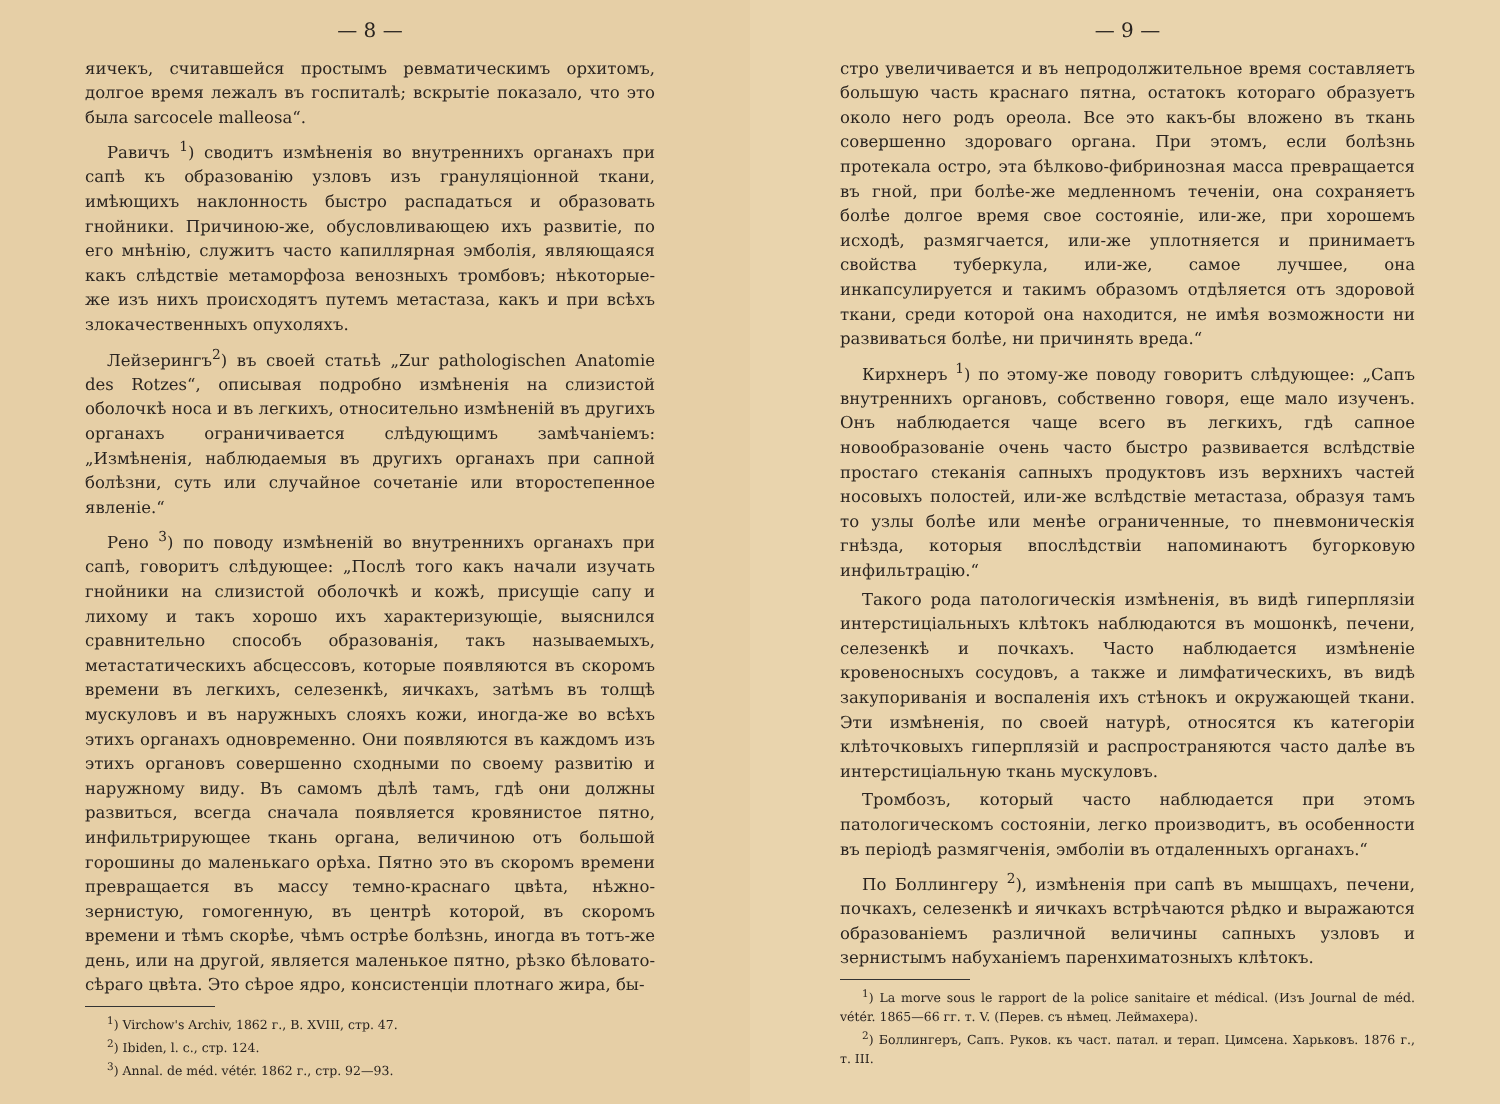— 8 —
яичекъ, считавшейся простымъ ревматическимъ орхитомъ, долгое время лежалъ въ госпиталѣ; вскрытіе показало, что это была sarcocele malleosa“.
Равичъ <sup>1</sup>) сводитъ измѣненія во внутреннихъ органахъ при сапѣ къ образованію узловъ изъ грануляціонной ткани, имѣющихъ наклонность быстро распадаться и образовать гнойники. Причиною-же, обусловливающею ихъ развитіе, по его мнѣнію, служитъ часто капиллярная эмболія, являющаяся какъ слѣдствіе метаморфоза венозныхъ тромбовъ; нѣкоторые-же изъ нихъ происходятъ путемъ метастаза, какъ и при всѣхъ злокачественныхъ опухоляхъ.
Лейзерингъ<sup>2</sup>) въ своей статьѣ „Zur pathologischen Anatomie des Rotzes“, описывая подробно измѣненія на слизистой оболочкѣ носа и въ легкихъ, относительно измѣненій въ другихъ органахъ ограничивается слѣдующимъ замѣчаніемъ: „Измѣненія, наблюдаемыя въ другихъ органахъ при сапной болѣзни, суть или случайное сочетаніе или второстепенное явленіе.“
Рено <sup>3</sup>) по поводу измѣненій во внутреннихъ органахъ при сапѣ, говоритъ слѣдующее: „Послѣ того какъ начали изучать гнойники на слизистой оболочкѣ и кожѣ, присущіе сапу и лихому и такъ хорошо ихъ характеризующіе, выяснился сравнительно способъ образованія, такъ называемыхъ, метастатическихъ абсцессовъ, которые появляются въ скоромъ времени въ легкихъ, селезенкѣ, яичкахъ, затѣмъ въ толщѣ мускуловъ и въ наружныхъ слояхъ кожи, иногда-же во всѣхъ этихъ органахъ одновременно. Они появляются въ каждомъ изъ этихъ органовъ совершенно сходными по своему развитію и наружному виду. Въ самомъ дѣлѣ тамъ, гдѣ они должны развиться, всегда сначала появляется кровянистое пятно, инфильтрирующее ткань органа, величиною отъ большой горошины до маленькаго орѣха. Пятно это въ скоромъ времени превращается въ массу темно-краснаго цвѣта, нѣжно-зернистую, гомогенную, въ центрѣ которой, въ скоромъ времени и тѣмъ скорѣе, чѣмъ острѣе болѣзнь, иногда въ тотъ-же день, или на другой, является маленькое пятно, рѣзко бѣловато-сѣраго цвѣта. Это сѣрое ядро, консистенціи плотнаго жира, бы-
<sup>1</sup>) Virchow's Archiv, 1862 г., B. XVIII, стр. 47.
<sup>2</sup>) Ibiden, l. c., стр. 124.
<sup>3</sup>) Annal. de méd. vétér. 1862 г., стр. 92—93.
— 9 —
стро увеличивается и въ непродолжительное время составляетъ большую часть краснаго пятна, остатокъ котораго образуетъ около него родъ ореола. Все это какъ-бы вложено въ ткань совершенно здороваго органа. При этомъ, если болѣзнь протекала остро, эта бѣлково-фибринозная масса превращается въ гной, при болѣе-же медленномъ теченіи, она сохраняетъ болѣе долгое время свое состояніе, или-же, при хорошемъ исходѣ, размягчается, или-же уплотняется и принимаетъ свойства туберкула, или-же, самое лучшее, она инкапсулируется и такимъ образомъ отдѣляется отъ здоровой ткани, среди которой она находится, не имѣя возможности ни развиваться болѣе, ни причинять вреда.“
Кирхнеръ <sup>1</sup>) по этому-же поводу говоритъ слѣдующее: „Сапъ внутреннихъ органовъ, собственно говоря, еще мало изученъ. Онъ наблюдается чаще всего въ легкихъ, гдѣ сапное новообразованіе очень часто быстро развивается вслѣдствіе простаго стеканія сапныхъ продуктовъ изъ верхнихъ частей носовыхъ полостей, или-же вслѣдствіе метастаза, образуя тамъ то узлы болѣе или менѣе ограниченные, то пневмоническія гнѣзда, которыя впослѣдствіи напоминаютъ бугорковую инфильтрацію.“
Такого рода патологическія измѣненія, въ видѣ гиперплязіи интерстиціальныхъ клѣтокъ наблюдаются въ мошонкѣ, печени, селезенкѣ и почкахъ. Часто наблюдается измѣненіе кровеносныхъ сосудовъ, а также и лимфатическихъ, въ видѣ закупориванія и воспаленія ихъ стѣнокъ и окружающей ткани. Эти измѣненія, по своей натурѣ, относятся къ категоріи клѣточковыхъ гиперплязій и распространяются часто далѣе въ интерстиціальную ткань мускуловъ.
Тромбозъ, который часто наблюдается при этомъ патологическомъ состояніи, легко производитъ, въ особенности въ періодѣ размягченія, эмболіи въ отдаленныхъ органахъ.“
По Боллингеру <sup>2</sup>), измѣненія при сапѣ въ мышцахъ, печени, почкахъ, селезенкѣ и яичкахъ встрѣчаются рѣдко и выражаются образованіемъ различной величины сапныхъ узловъ и зернистымъ набуханіемъ паренхиматозныхъ клѣтокъ.
<sup>1</sup>) La morve sous le rapport de la police sanitaire et médical. (Изъ Journal de méd. vétér. 1865—66 гг. т. V. (Перев. съ нѣмец. Леймахера).
<sup>2</sup>) Боллингеръ, Сапъ. Руков. къ част. патал. и терап. Цимсена. Харьковъ. 1876 г., т. III.